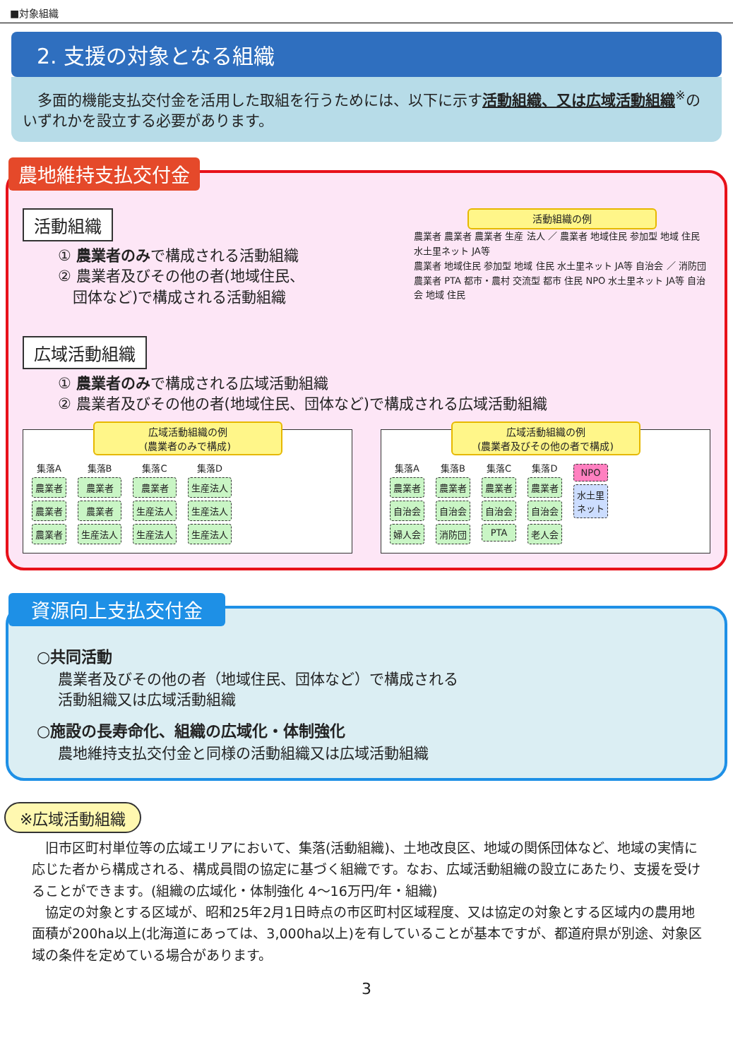■対象組織
2. 支援の対象となる組織
　多面的機能支払交付金を活用した取組を行うためには、以下に示す活動組織、又は広域活動組織<sup>※</sup>のいずれかを設立する必要があります。
農地維持支払交付金
活動組織
① 農業者のみで構成される活動組織
② 農業者及びその他の者(地域住民、
　団体など)で構成される活動組織
広域活動組織
活動組織の例
農業者 農業者 農業者 生産 法人 ／ 農業者 地域住民 参加型 地域 住民 水土里ネット JA等
農業者 地域住民 参加型 地域 住民 水土里ネット JA等 自治会 ／ 消防団 農業者 PTA 都市・農村 交流型 都市 住民 NPO 水土里ネット JA等 自治会 地域 住民
① 農業者のみで構成される広域活動組織
② 農業者及びその他の者(地域住民、団体など)で構成される広域活動組織
広域活動組織の例
(農業者のみで構成)
集落A
農業者
農業者
農業者
集落B
農業者
農業者
生産法人
集落C
農業者
生産法人
生産法人
集落D
生産法人
生産法人
生産法人
広域活動組織の例
(農業者及びその他の者で構成)
集落A
農業者
自治会
婦人会
集落B
農業者
自治会
消防団
集落C
農業者
自治会
PTA
集落D
農業者
自治会
老人会
NPO
水土里
ネット
資源向上支払交付金
○共同活動
農業者及びその他の者（地域住民、団体など）で構成される
活動組織又は広域活動組織
○施設の長寿命化、組織の広域化・体制強化
農地維持支払交付金と同様の活動組織又は広域活動組織
※広域活動組織
　旧市区町村単位等の広域エリアにおいて、集落(活動組織)、土地改良区、地域の関係団体など、地域の実情に応じた者から構成される、構成員間の協定に基づく組織です。なお、広域活動組織の設立にあたり、支援を受けることができます。(組織の広域化・体制強化 4～16万円/年・組織)
　協定の対象とする区域が、昭和25年2月1日時点の市区町村区域程度、又は協定の対象とする区域内の農用地面積が200ha以上(北海道にあっては、3,000ha以上)を有していることが基本ですが、都道府県が別途、対象区域の条件を定めている場合があります。
3